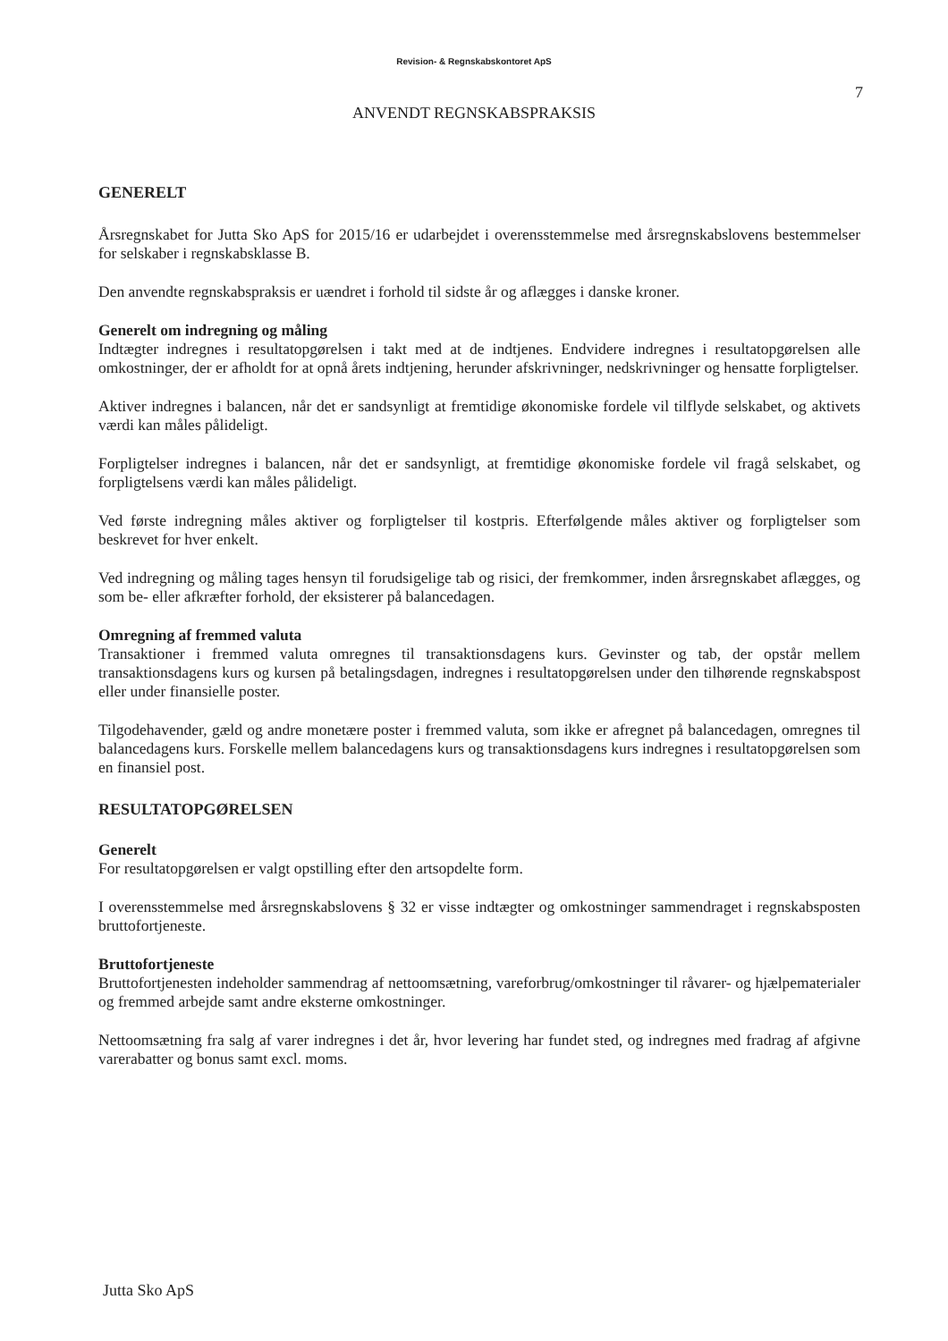Revision- & Regnskabskontoret ApS
7
ANVENDT REGNSKABSPRAKSIS
GENERELT
Årsregnskabet for Jutta Sko ApS for 2015/16 er udarbejdet i overensstemmelse med årsregnskabslovens bestemmelser for selskaber i regnskabsklasse B.
Den anvendte regnskabspraksis er uændret i forhold til sidste år og aflægges i danske kroner.
Generelt om indregning og måling
Indtægter indregnes i resultatopgørelsen i takt med at de indtjenes. Endvidere indregnes i resultatopgørelsen alle omkostninger, der er afholdt for at opnå årets indtjening, herunder afskrivninger, nedskrivninger og hensatte forpligtelser.
Aktiver indregnes i balancen, når det er sandsynligt at fremtidige økonomiske fordele vil tilflyde selskabet, og aktivets værdi kan måles pålideligt.
Forpligtelser indregnes i balancen, når det er sandsynligt, at fremtidige økonomiske fordele vil fragå selskabet, og forpligtelsens værdi kan måles pålideligt.
Ved første indregning måles aktiver og forpligtelser til kostpris. Efterfølgende måles aktiver og forpligtelser som beskrevet for hver enkelt.
Ved indregning og måling tages hensyn til forudsigelige tab og risici, der fremkommer, inden årsregnskabet aflægges, og som be- eller afkræfter forhold, der eksisterer på balancedagen.
Omregning af fremmed valuta
Transaktioner i fremmed valuta omregnes til transaktionsdagens kurs. Gevinster og tab, der opstår mellem transaktionsdagens kurs og kursen på betalingsdagen, indregnes i resultatopgørelsen under den tilhørende regnskabspost eller under finansielle poster.
Tilgodehavender, gæld og andre monetære poster i fremmed valuta, som ikke er afregnet på balancedagen, omregnes til balancedagens kurs. Forskelle mellem balancedagens kurs og transaktionsdagens kurs indregnes i resultatopgørelsen som en finansiel post.
RESULTATOPGØRELSEN
Generelt
For resultatopgørelsen er valgt opstilling efter den artsopdelte form.
I overensstemmelse med årsregnskabslovens § 32 er visse indtægter og omkostninger sammendraget i regnskabsposten bruttofortjeneste.
Bruttofortjeneste
Bruttofortjenesten indeholder sammendrag af nettoomsætning, vareforbrug/omkostninger til råvarer- og hjælpematerialer og fremmed arbejde samt andre eksterne omkostninger.
Nettoomsætning fra salg af varer indregnes i det år, hvor levering har fundet sted, og indregnes med fradrag af afgivne varerabatter og bonus samt excl. moms.
Jutta Sko ApS